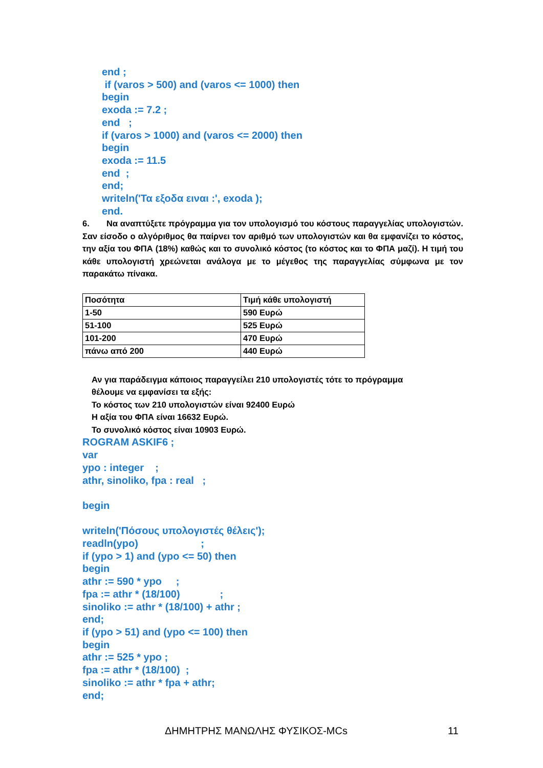end ;
if (varos > 500) and (varos <= 1000) then
begin
exoda := 7.2 ;
end ;
if (varos > 1000) and (varos <= 2000) then
begin
exoda := 11.5
end ;
end;
writeln('Τα εξοδα ειναι :', exoda );
end.
6. Να αναπτύξετε πρόγραμμα για τον υπολογισμό του κόστους παραγγελίας υπολογιστών. Σαν είσοδο ο αλγόριθμος θα παίρνει τον αριθμό των υπολογιστών και θα εμφανίζει το κόστος, την αξία του ΦΠΑ (18%) καθώς και το συνολικό κόστος (το κόστος και το ΦΠΑ μαζί). Η τιμή του κάθε υπολογιστή χρεώνεται ανάλογα με το μέγεθος της παραγγελίας σύμφωνα με τον παρακάτω πίνακα.
| Ποσότητα | Τιμή κάθε υπολογιστή |
| --- | --- |
| 1-50 | 590 Ευρώ |
| 51-100 | 525 Ευρώ |
| 101-200 | 470 Ευρώ |
| πάνω από 200 | 440 Ευρώ |
Αν για παράδειγμα κάποιος παραγγείλει 210 υπολογιστές τότε το πρόγραμμα
θέλουμε να εμφανίσει τα εξής:
Το κόστος των 210 υπολογιστών είναι 92400 Ευρώ
Η αξία του ΦΠΑ είναι 16632 Ευρώ.
Το συνολικό κόστος είναι 10903 Ευρώ.
ROGRAM ASKIF6 ;
var
ypo : integer ;
athr, sinoliko, fpa : real ;
begin
writeln('Πόσους υπολογιστές θέλεις');
readln(ypo) ;
if (ypo > 1) and (ypo <= 50) then
begin
athr := 590 * ypo ;
fpa := athr * (18/100) ;
sinoliko := athr * (18/100) + athr ;
end;
if (ypo > 51) and (ypo <= 100) then
begin
athr := 525 * ypo ;
fpa := athr * (18/100) ;
sinoliko := athr * fpa + athr;
end;
ΔΗΜΗΤΡΗΣ ΜΑΝΩΛΗΣ ΦΥΣΙΚΟΣ-MCs 11